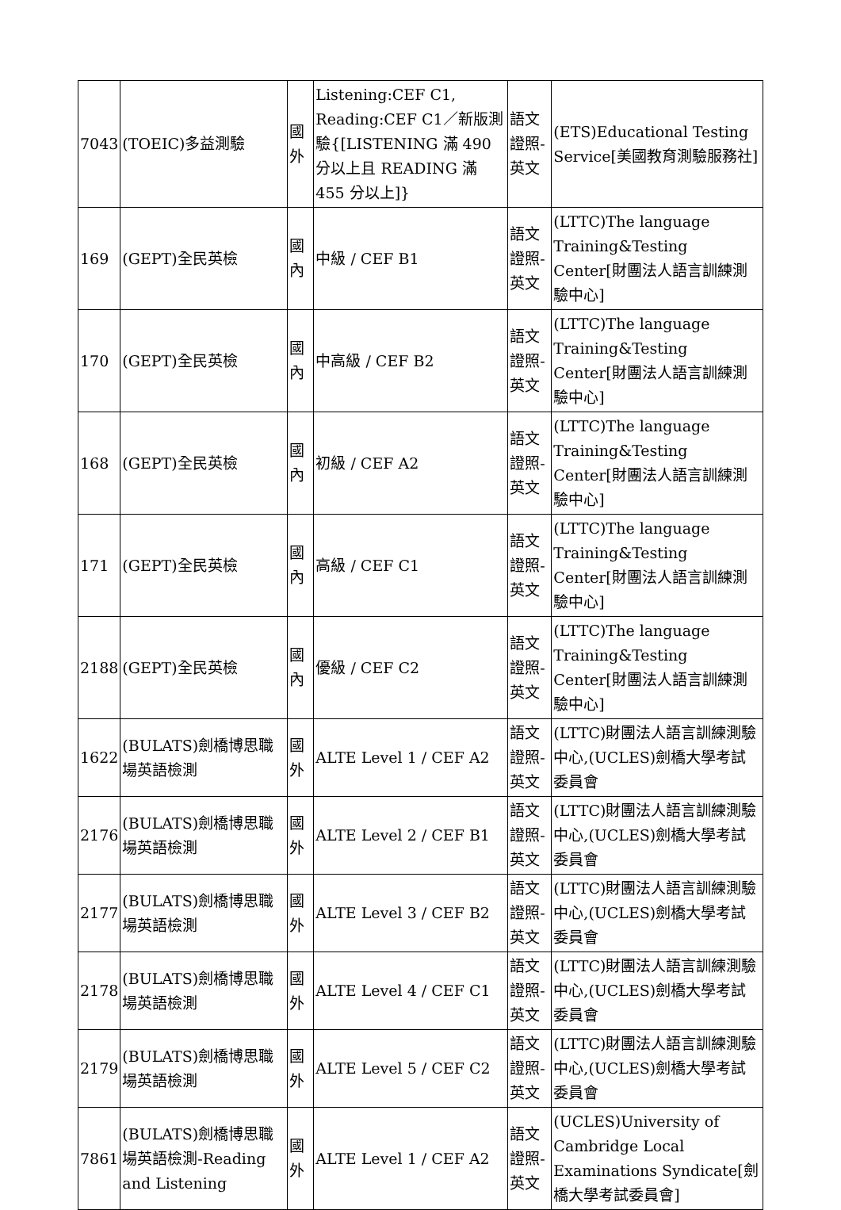| 7043 | (TOEIC)多益測驗 | 國外 | Listening:CEF C1, Reading:CEF C1／新版測驗{[LISTENING 滿 490 分以上且 READING 滿 455 分以上]} | 語文證照-英文 | (ETS)Educational Testing Service[美國教育測驗服務社] |
| 169 | (GEPT)全民英檢 | 國內 | 中級 / CEF B1 | 語文證照-英文 | (LTTC)The language Training&Testing Center[財團法人語言訓練測驗中心] |
| 170 | (GEPT)全民英檢 | 國內 | 中高級 / CEF B2 | 語文證照-英文 | (LTTC)The language Training&Testing Center[財團法人語言訓練測驗中心] |
| 168 | (GEPT)全民英檢 | 國內 | 初級 / CEF A2 | 語文證照-英文 | (LTTC)The language Training&Testing Center[財團法人語言訓練測驗中心] |
| 171 | (GEPT)全民英檢 | 國內 | 高級 / CEF C1 | 語文證照-英文 | (LTTC)The language Training&Testing Center[財團法人語言訓練測驗中心] |
| 2188 | (GEPT)全民英檢 | 國內 | 優級 / CEF C2 | 語文證照-英文 | (LTTC)The language Training&Testing Center[財團法人語言訓練測驗中心] |
| 1622 | (BULATS)劍橋博思職場英語檢測 | 國外 | ALTE Level 1 / CEF A2 | 語文證照-英文 | (LTTC)財團法人語言訓練測驗中心,(UCLES)劍橋大學考試委員會 |
| 2176 | (BULATS)劍橋博思職場英語檢測 | 國外 | ALTE Level 2 / CEF B1 | 語文證照-英文 | (LTTC)財團法人語言訓練測驗中心,(UCLES)劍橋大學考試委員會 |
| 2177 | (BULATS)劍橋博思職場英語檢測 | 國外 | ALTE Level 3 / CEF B2 | 語文證照-英文 | (LTTC)財團法人語言訓練測驗中心,(UCLES)劍橋大學考試委員會 |
| 2178 | (BULATS)劍橋博思職場英語檢測 | 國外 | ALTE Level 4 / CEF C1 | 語文證照-英文 | (LTTC)財團法人語言訓練測驗中心,(UCLES)劍橋大學考試委員會 |
| 2179 | (BULATS)劍橋博思職場英語檢測 | 國外 | ALTE Level 5 / CEF C2 | 語文證照-英文 | (LTTC)財團法人語言訓練測驗中心,(UCLES)劍橋大學考試委員會 |
| 7861 | (BULATS)劍橋博思職場英語檢測-Reading and Listening | 國外 | ALTE Level 1 / CEF A2 | 語文證照-英文 | (UCLES)University of Cambridge Local Examinations Syndicate[劍橋大學考試委員會] |